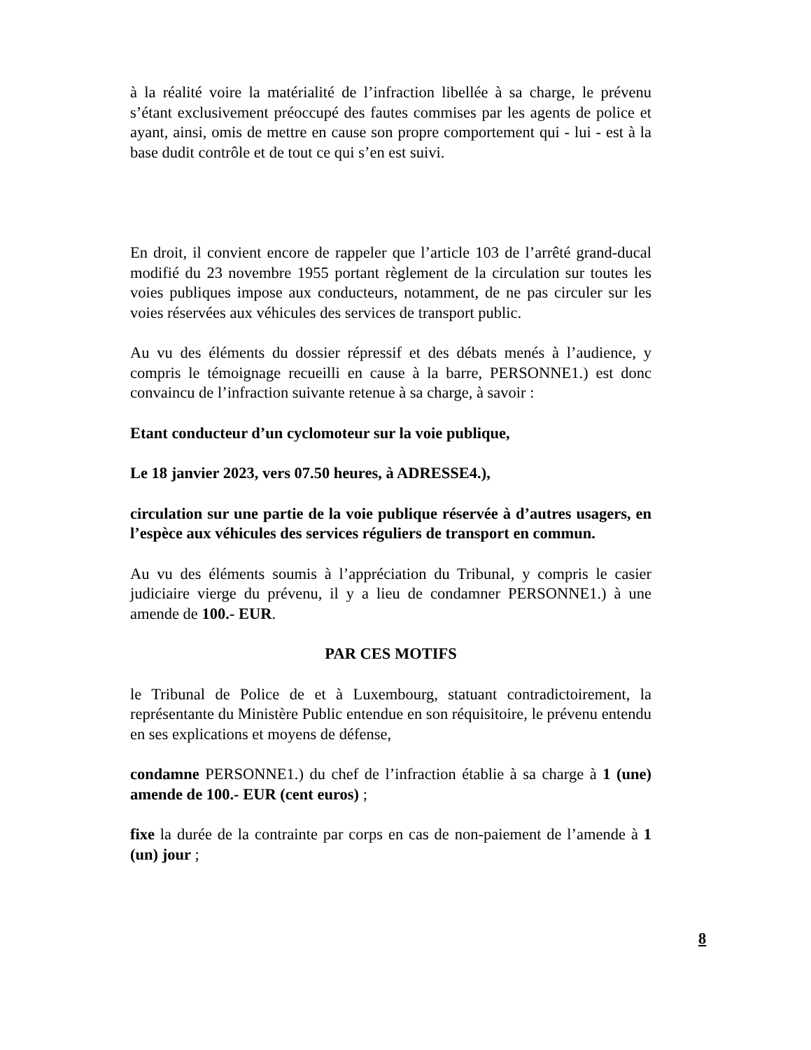à la réalité voire la matérialité de l’infraction libellée à sa charge, le prévenu s’étant exclusivement préoccupé des fautes commises par les agents de police et ayant, ainsi, omis de mettre en cause son propre comportement qui - lui - est à la base dudit contrôle et de tout ce qui s’en est suivi.
En droit, il convient encore de rappeler que l’article 103 de l’arrêté grand-ducal modifié du 23 novembre 1955 portant règlement de la circulation sur toutes les voies publiques impose aux conducteurs, notamment, de ne pas circuler sur les voies réservées aux véhicules des services de transport public.
Au vu des éléments du dossier répressif et des débats menés à l’audience, y compris le témoignage recueilli en cause à la barre, PERSONNE1.) est donc convaincu de l’infraction suivante retenue à sa charge, à savoir :
Etant conducteur d’un cyclomoteur sur la voie publique,
Le 18 janvier 2023, vers 07.50 heures, à ADRESSE4.),
circulation sur une partie de la voie publique réservée à d’autres usagers, en l’espèce aux véhicules des services réguliers de transport en commun.
Au vu des éléments soumis à l’appréciation du Tribunal, y compris le casier judiciaire vierge du prévenu, il y a lieu de condamner PERSONNE1.) à une amende de 100.- EUR.
PAR CES MOTIFS
le Tribunal de Police de et à Luxembourg, statuant contradictoirement, la représentante du Ministère Public entendue en son réquisitoire, le prévenu entendu en ses explications et moyens de défense,
condamne PERSONNE1.) du chef de l’infraction établie à sa charge à 1 (une) amende de 100.- EUR (cent euros) ;
fixe la durée de la contrainte par corps en cas de non-paiement de l’amende à 1 (un) jour ;
8